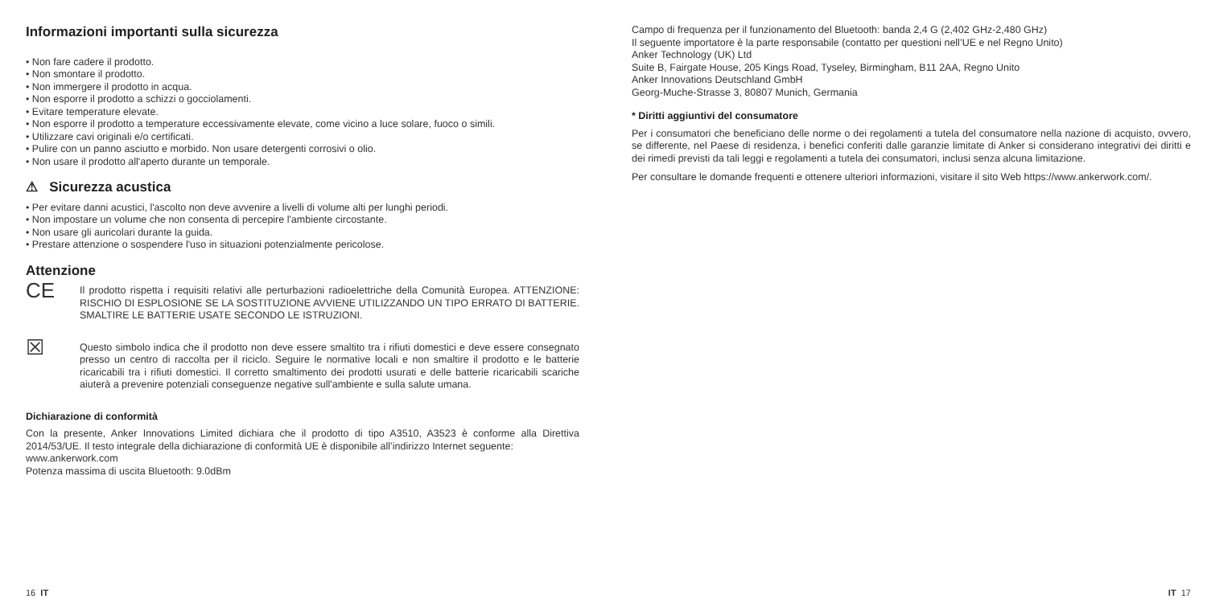Informazioni importanti sulla sicurezza
• Non fare cadere il prodotto.
• Non smontare il prodotto.
• Non immergere il prodotto in acqua.
• Non esporre il prodotto a schizzi o gocciolamenti.
• Evitare temperature elevate.
• Non esporre il prodotto a temperature eccessivamente elevate, come vicino a luce solare, fuoco o simili.
• Utilizzare cavi originali e/o certificati.
• Pulire con un panno asciutto e morbido. Non usare detergenti corrosivi o olio.
• Non usare il prodotto all'aperto durante un temporale.
⚠ Sicurezza acustica
• Per evitare danni acustici, l'ascolto non deve avvenire a livelli di volume alti per lunghi periodi.
• Non impostare un volume che non consenta di percepire l'ambiente circostante.
• Non usare gli auricolari durante la guida.
• Prestare attenzione o sospendere l'uso in situazioni potenzialmente pericolose.
Attenzione
CE
Il prodotto rispetta i requisiti relativi alle perturbazioni radioelettriche della Comunità Europea. ATTENZIONE: RISCHIO DI ESPLOSIONE SE LA SOSTITUZIONE AVVIENE UTILIZZANDO UN TIPO ERRATO DI BATTERIE. SMALTIRE LE BATTERIE USATE SECONDO LE ISTRUZIONI.
☒
Questo simbolo indica che il prodotto non deve essere smaltito tra i rifiuti domestici e deve essere consegnato presso un centro di raccolta per il riciclo. Seguire le normative locali e non smaltire il prodotto e le batterie ricaricabili tra i rifiuti domestici. Il corretto smaltimento dei prodotti usurati e delle batterie ricaricabili scariche aiuterà a prevenire potenziali conseguenze negative sull'ambiente e sulla salute umana.
Dichiarazione di conformità
Con la presente, Anker Innovations Limited dichiara che il prodotto di tipo A3510, A3523 è conforme alla Direttiva 2014/53/UE. Il testo integrale della dichiarazione di conformità UE è disponibile all’indirizzo Internet seguente:
www.ankerwork.com
Potenza massima di uscita Bluetooth: 9.0dBm
16 IT
Campo di frequenza per il funzionamento del Bluetooth: banda 2,4 G (2,402 GHz-2,480 GHz)
Il seguente importatore è la parte responsabile (contatto per questioni nell’UE e nel Regno Unito)
Anker Technology (UK) Ltd
Suite B, Fairgate House, 205 Kings Road, Tyseley, Birmingham, B11 2AA, Regno Unito
Anker Innovations Deutschland GmbH
Georg-Muche-Strasse 3, 80807 Munich, Germania
* Diritti aggiuntivi del consumatore
Per i consumatori che beneficiano delle norme o dei regolamenti a tutela del consumatore nella nazione di acquisto, ovvero, se differente, nel Paese di residenza, i benefici conferiti dalle garanzie limitate di Anker si considerano integrativi dei diritti e dei rimedi previsti da tali leggi e regolamenti a tutela dei consumatori, inclusi senza alcuna limitazione.
Per consultare le domande frequenti e ottenere ulteriori informazioni, visitare il sito Web https://www.ankerwork.com/.
IT 17